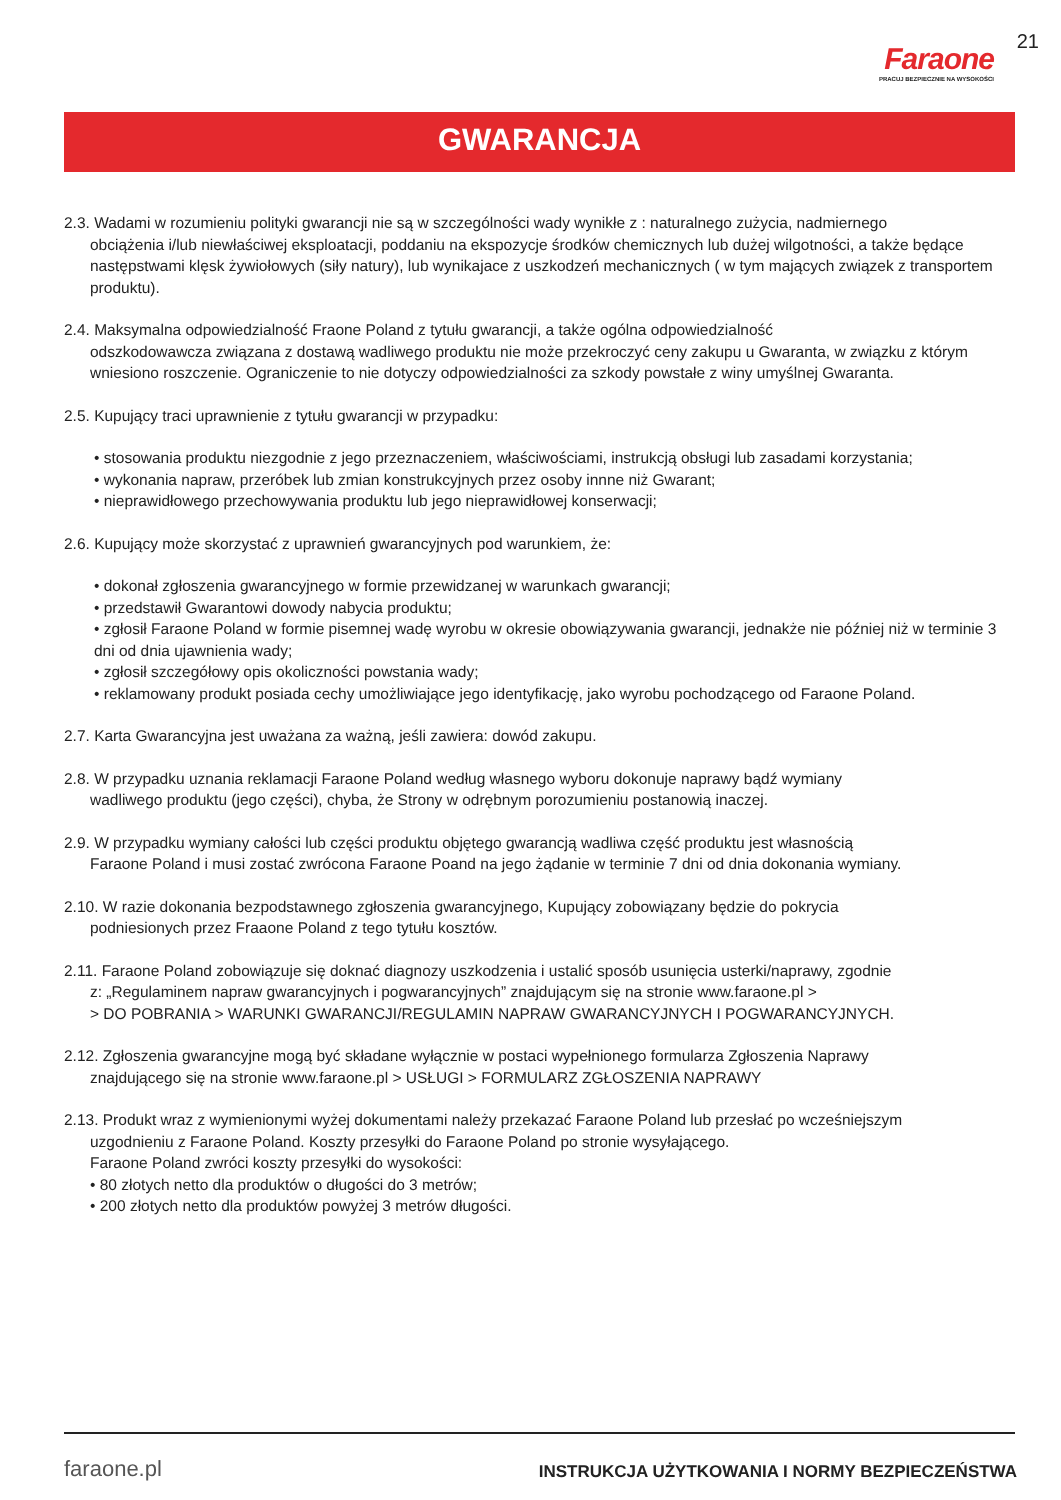Faraone
PRACUJ BEZPIECZNIE NA WYSOKOŚCI
21
GWARANCJA
2.3. Wadami w rozumieniu polityki gwarancji nie są w szczególności wady wynikłe z : naturalnego zużycia, nadmiernego
obciążenia i/lub niewłaściwej eksploatacji, poddaniu na ekspozycje środków chemicznych lub dużej wilgotności, a także będące następstwami klęsk żywiołowych (siły natury), lub wynikajace z uszkodzeń mechanicznych ( w tym mających związek z transportem produktu).
2.4. Maksymalna odpowiedzialność Fraone Poland z tytułu gwarancji, a także ogólna odpowiedzialność
odszkodowawcza związana z dostawą wadliwego produktu nie może przekroczyć ceny zakupu u Gwaranta, w związku z którym wniesiono roszczenie. Ograniczenie to nie dotyczy odpowiedzialności za szkody powstałe z winy umyślnej Gwaranta.
2.5. Kupujący traci uprawnienie z tytułu gwarancji w przypadku:
• stosowania produktu niezgodnie z jego przeznaczeniem, właściwościami, instrukcją obsługi lub zasadami korzystania;
• wykonania napraw, przeróbek lub zmian konstrukcyjnych przez osoby innne niż Gwarant;
• nieprawidłowego przechowywania produktu lub jego nieprawidłowej konserwacji;
2.6. Kupujący może skorzystać z uprawnień gwarancyjnych pod warunkiem, że:
• dokonał zgłoszenia gwarancyjnego w formie przewidzanej w warunkach gwarancji;
• przedstawił Gwarantowi dowody nabycia produktu;
• zgłosił Faraone Poland w formie pisemnej wadę wyrobu w okresie obowiązywania gwarancji, jednakże nie później niż w terminie 3 dni od dnia ujawnienia wady;
• zgłosił szczegółowy opis okoliczności powstania wady;
• reklamowany produkt posiada cechy umożliwiające jego identyfikację, jako wyrobu pochodzącego od Faraone Poland.
2.7. Karta Gwarancyjna jest uważana za ważną, jeśli zawiera: dowód zakupu.
2.8. W przypadku uznania reklamacji Faraone Poland według własnego wyboru dokonuje naprawy bądź wymiany
wadliwego produktu (jego części), chyba, że Strony w odrębnym porozumieniu postanowią inaczej.
2.9. W przypadku wymiany całości lub części produktu objętego gwarancją wadliwa część produktu jest własnością
Faraone Poland i musi zostać zwrócona Faraone Poand na jego żądanie w terminie 7 dni od dnia dokonania wymiany.
2.10. W razie dokonania bezpodstawnego zgłoszenia gwarancyjnego, Kupujący zobowiązany będzie do pokrycia
podniesionych przez Fraaone Poland z tego tytułu kosztów.
2.11. Faraone Poland zobowiązuje się doknać diagnozy uszkodzenia i ustalić sposób usunięcia usterki/naprawy, zgodnie
z: „Regulaminem napraw gwarancyjnych i pogwarancyjnych” znajdującym się na stronie www.faraone.pl >
> DO POBRANIA > WARUNKI GWARANCJI/REGULAMIN NAPRAW GWARANCYJNYCH I POGWARANCYJNYCH.
2.12. Zgłoszenia gwarancyjne mogą być składane wyłącznie w postaci wypełnionego formularza Zgłoszenia Naprawy
znajdującego się na stronie www.faraone.pl > USŁUGI > FORMULARZ ZGŁOSZENIA NAPRAWY
2.13. Produkt wraz z wymienionymi wyżej dokumentami należy przekazać Faraone Poland lub przesłać po wcześniejszym
uzgodnieniu z Faraone Poland. Koszty przesyłki do Faraone Poland po stronie wysyłającego.
Faraone Poland zwróci koszty przesyłki do wysokości:
• 80 złotych netto dla produktów o długości do 3 metrów;
• 200 złotych netto dla produktów powyżej 3 metrów długości.
faraone.pl
INSTRUKCJA UŻYTKOWANIA I NORMY BEZPIECZEŃSTWA